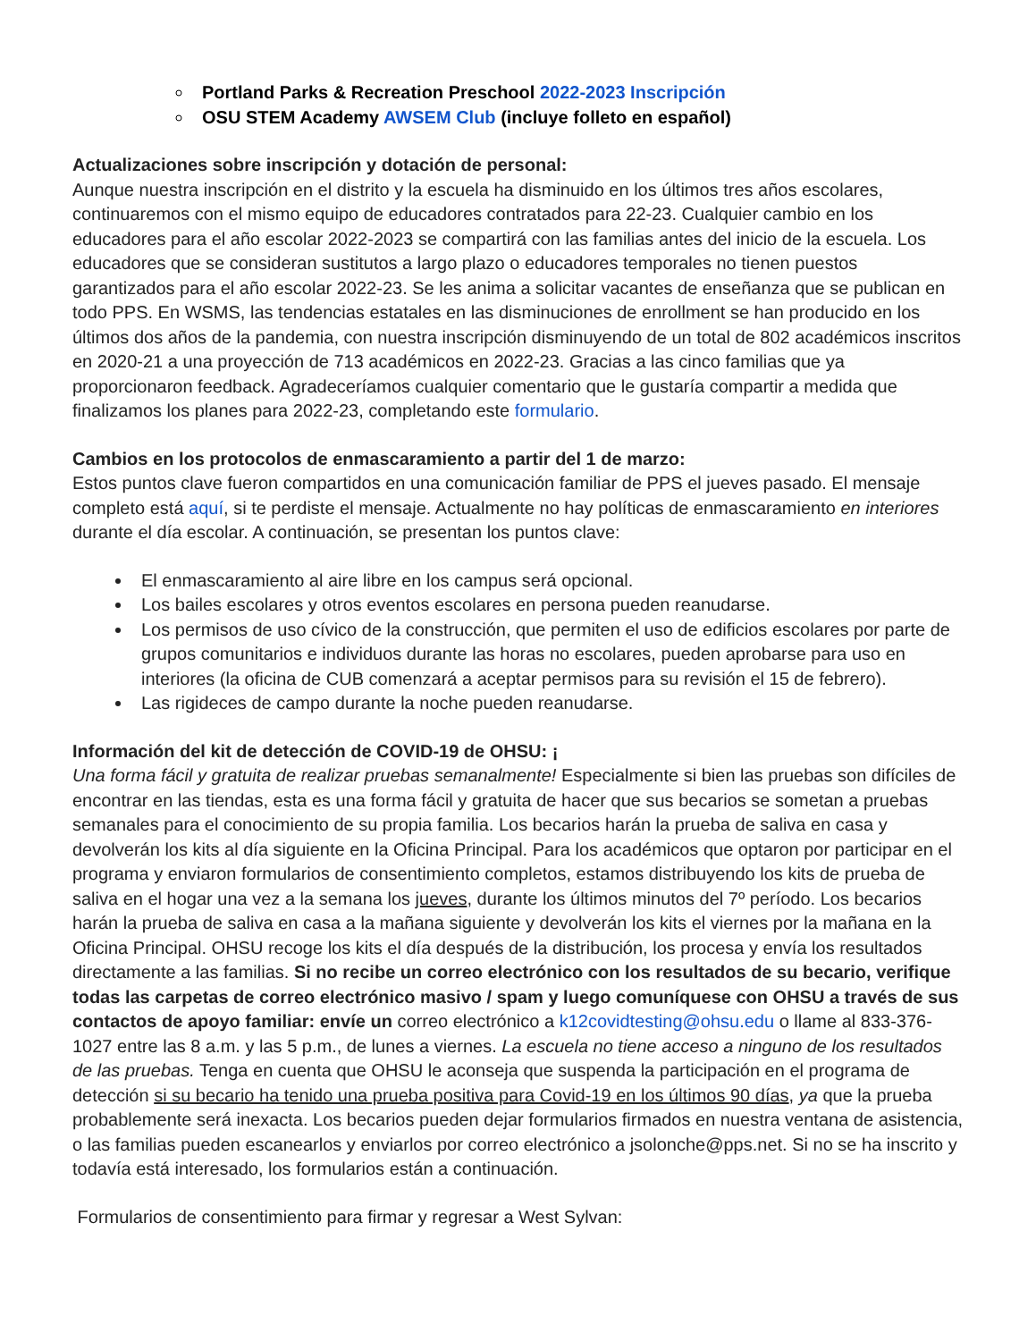Portland Parks & Recreation Preschool 2022-2023 Inscripción
OSU STEM Academy AWSEM Club (incluye folleto en español)
Actualizaciones sobre inscripción y dotación de personal:
Aunque nuestra inscripción en el distrito y la escuela ha disminuido en los últimos tres años escolares, continuaremos con el mismo equipo de educadores contratados para 22-23. Cualquier cambio en los educadores para el año escolar 2022-2023 se compartirá con las familias antes del inicio de la escuela. Los educadores que se consideran sustitutos a largo plazo o educadores temporales no tienen puestos garantizados para el año escolar 2022-23. Se les anima a solicitar vacantes de enseñanza que se publican en todo PPS. En WSMS, las tendencias estatales en las disminuciones de enrollment se han producido en los últimos dos años de la pandemia, con nuestra inscripción disminuyendo de un total de 802 académicos inscritos en 2020-21 a una proyección de 713 académicos en 2022-23. Gracias a las cinco familias que ya proporcionaron feedback. Agradeceríamos cualquier comentario que le gustaría compartir a medida que finalizamos los planes para 2022-23, completando este formulario.
Cambios en los protocolos de enmascaramiento a partir del 1 de marzo:
Estos puntos clave fueron compartidos en una comunicación familiar de PPS el jueves pasado. El mensaje completo está aquí, si te perdiste el mensaje. Actualmente no hay políticas de enmascaramiento en interiores durante el día escolar. A continuación, se presentan los puntos clave:
El enmascaramiento al aire libre en los campus será opcional.
Los bailes escolares y otros eventos escolares en persona pueden reanudarse.
Los permisos de uso cívico de la construcción, que permiten el uso de edificios escolares por parte de grupos comunitarios e individuos durante las horas no escolares, pueden aprobarse para uso en interiores (la oficina de CUB comenzará a aceptar permisos para su revisión el 15 de febrero).
Las rigideces de campo durante la noche pueden reanudarse.
Información del kit de detección de COVID-19 de OHSU: ¡
Una forma fácil y gratuita de realizar pruebas semanalmente! Especialmente si bien las pruebas son difíciles de encontrar en las tiendas, esta es una forma fácil y gratuita de hacer que sus becarios se sometan a pruebas semanales para el conocimiento de su propia familia. Los becarios harán la prueba de saliva en casa y devolverán los kits al día siguiente en la Oficina Principal. Para los académicos que optaron por participar en el programa y enviaron formularios de consentimiento completos, estamos distribuyendo los kits de prueba de saliva en el hogar una vez a la semana los jueves, durante los últimos minutos del 7º período. Los becarios harán la prueba de saliva en casa a la mañana siguiente y devolverán los kits el viernes por la mañana en la Oficina Principal. OHSU recoge los kits el día después de la distribución, los procesa y envía los resultados directamente a las familias. Si no recibe un correo electrónico con los resultados de su becario, verifique todas las carpetas de correo electrónico masivo / spam y luego comuníquese con OHSU a través de sus contactos de apoyo familiar: envíe un correo electrónico a k12covidtesting@ohsu.edu o llame al 833-376-1027 entre las 8 a.m. y las 5 p.m., de lunes a viernes. La escuela no tiene acceso a ninguno de los resultados de las pruebas. Tenga en cuenta que OHSU le aconseja que suspenda la participación en el programa de detección si su becario ha tenido una prueba positiva para Covid-19 en los últimos 90 días, ya que la prueba probablemente será inexacta. Los becarios pueden dejar formularios firmados en nuestra ventana de asistencia, o las familias pueden escanearlos y enviarlos por correo electrónico a jsolonche@pps.net. Si no se ha inscrito y todavía está interesado, los formularios están a continuación.
Formularios de consentimiento para firmar y regresar a West Sylvan: